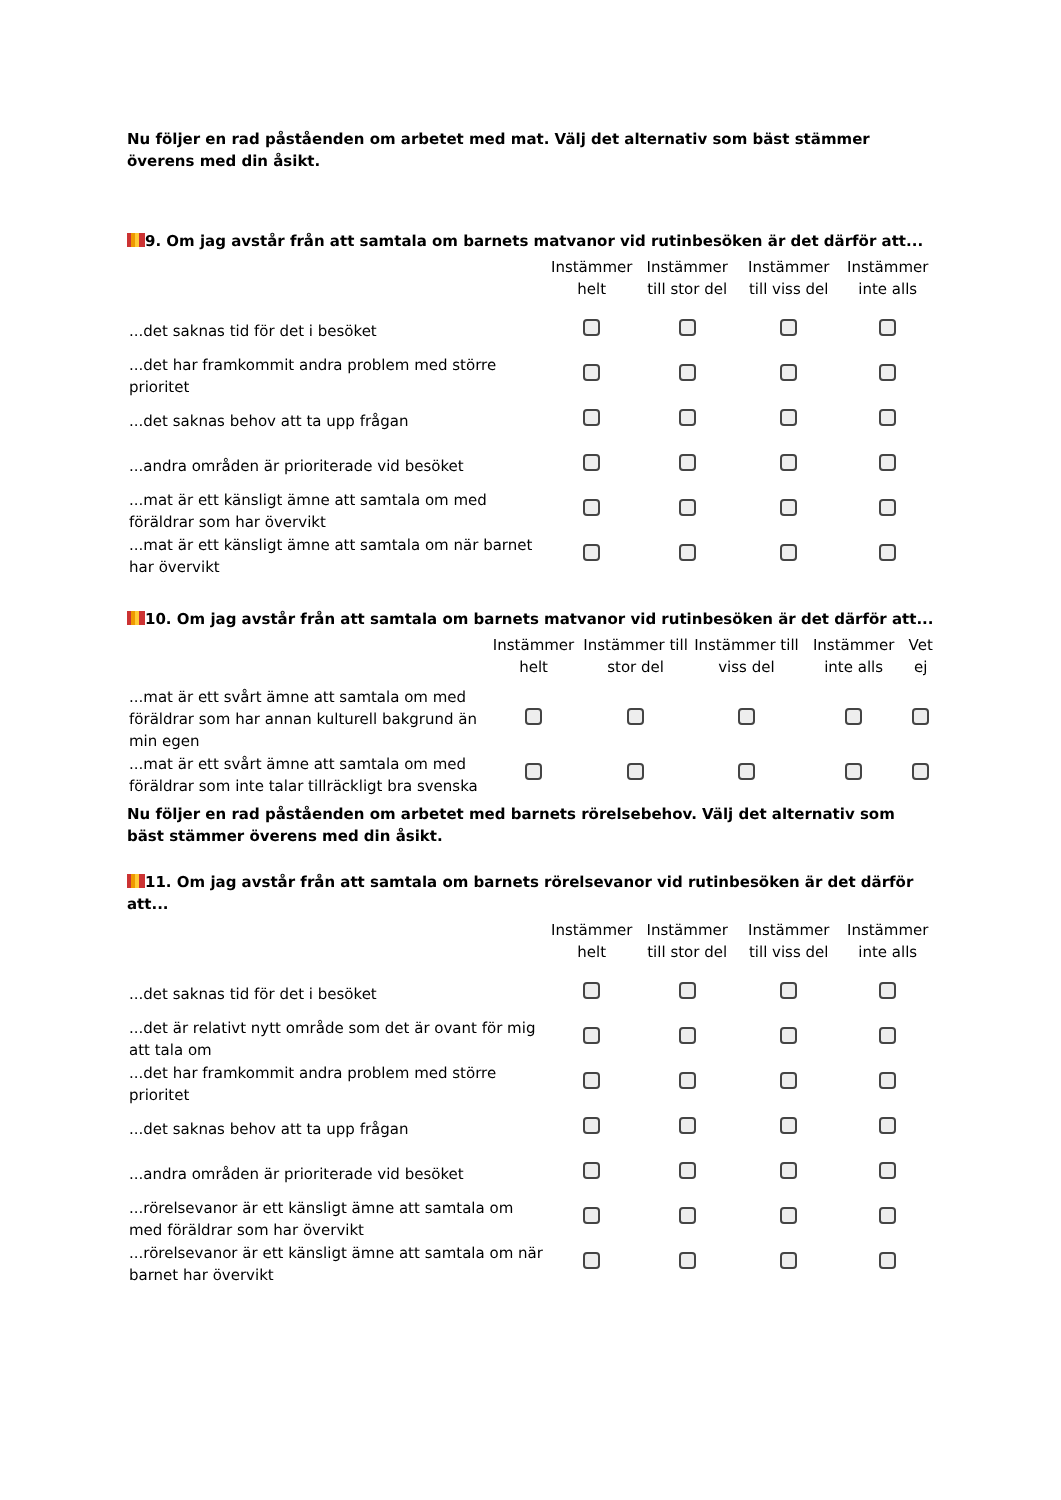Nu följer en rad påståenden om arbetet med mat. Välj det alternativ som bäst stämmer överens med din åsikt.
9. Om jag avstår från att samtala om barnets matvanor vid rutinbesöken är det därför att...
| | Instämmer helt | Instämmer till stor del | Instämmer till viss del | Instämmer inte alls |
| --- | --- | --- | --- | --- |
| ...det saknas tid för det i besöket | | | | |
| ...det har framkommit andra problem med större prioritet | | | | |
| ...det saknas behov att ta upp frågan | | | | |
| ...andra områden är prioriterade vid besöket | | | | |
| ...mat är ett känsligt ämne att samtala om med föräldrar som har övervikt | | | | |
| ...mat är ett känsligt ämne att samtala om när barnet har övervikt | | | | |
10. Om jag avstår från att samtala om barnets matvanor vid rutinbesöken är det därför att...
| | Instämmer helt | Instämmer till stor del | Instämmer till viss del | Instämmer inte alls | Vet ej |
| --- | --- | --- | --- | --- | --- |
| ...mat är ett svårt ämne att samtala om med föräldrar som har annan kulturell bakgrund än min egen | | | | | |
| ...mat är ett svårt ämne att samtala om med föräldrar som inte talar tillräckligt bra svenska | | | | | |
Nu följer en rad påståenden om arbetet med barnets rörelsebehov. Välj det alternativ som bäst stämmer överens med din åsikt.
11. Om jag avstår från att samtala om barnets rörelsevanor vid rutinbesöken är det därför att...
| | Instämmer helt | Instämmer till stor del | Instämmer till viss del | Instämmer inte alls |
| --- | --- | --- | --- | --- |
| ...det saknas tid för det i besöket | | | | |
| ...det är relativt nytt område som det är ovant för mig att tala om | | | | |
| ...det har framkommit andra problem med större prioritet | | | | |
| ...det saknas behov att ta upp frågan | | | | |
| ...andra områden är prioriterade vid besöket | | | | |
| ...rörelsevanor är ett känsligt ämne att samtala om med föräldrar som har övervikt | | | | |
| ...rörelsevanor är ett känsligt ämne att samtala om när barnet har övervikt | | | | |